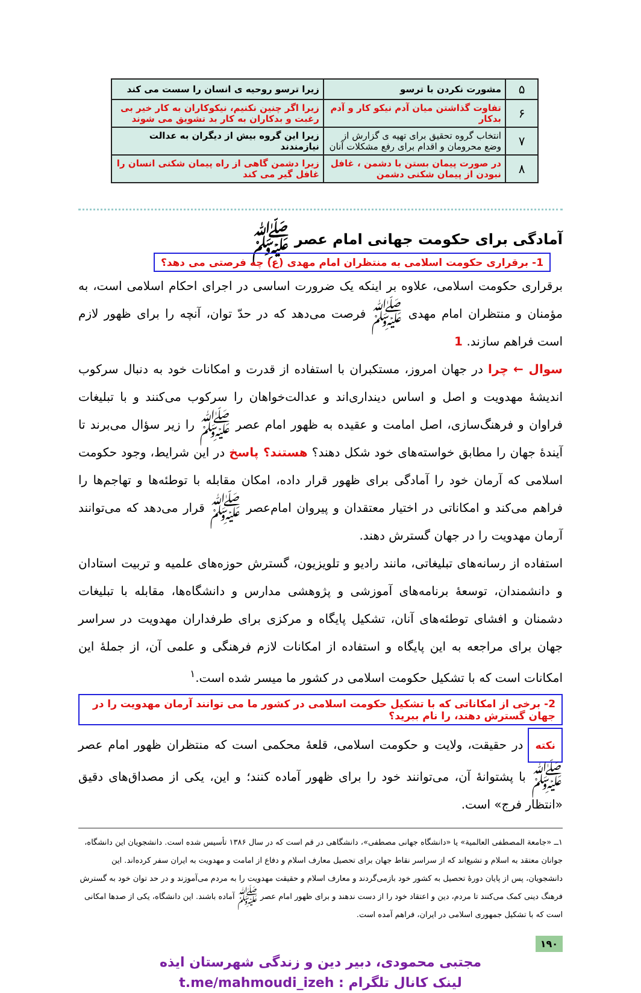| ۵ | مشورت نکردن با ترسو | زیرا ترسو روحیه ی انسان را سست می کند |
| ۶ | تفاوت گذاشتن میان آدم نیکو کار و آدم بدکار | زیرا اگر چنین نکنیم، نیکوکاران به کار خیر بی رغبت و بدکاران به کار بد تشویق می شوند |
| ۷ | انتخاب گروه تحقیق برای تهیه ی گزارش از وضع محرومان و اقدام برای رفع مشکلات آنان | زیرا این گروه بیش از دیگران به عدالت نیازمندند |
| ۸ | در صورت پیمان بستن با دشمن ، غافل نبودن از پیمان شکنی دشمن | زیرا دشمن گاهی از راه پیمان شکنی انسان را غافل گیر می کند |
آمادگی برای حکومت جهانی امام عصر ﷺ
1- برقراری حکومت اسلامی به منتظران امام مهدی (ع) چه فرصتی می دهد؟
برقراری حکومت اسلامی، علاوه بر اینکه یک ضرورت اساسی در اجرای احکام اسلامی است، به مؤمنان و منتظران امام مهدی ﷺ فرصت می‌دهد که در حدّ توان، آنچه را برای ظهور لازم است فراهم سازند. 1
سوال ← چرا در جهان امروز، مستکبران با استفاده از قدرت و امکانات خود به دنبال سرکوب اندیشهٔ مهدویت و اصل و اساس دینداری‌اند و عدالت‌خواهان را سرکوب می‌کنند و با تبلیغات فراوان و فرهنگ‌سازی، اصل امامت و عقیده به ظهور امام عصر ﷺ را زیر سؤال می‌برند تا آیندهٔ جهان را مطابق خواسته‌های خود شکل دهند؟ هستند؟ پاسخ در این شرایط، وجود حکومت اسلامی که آرمان خود را آمادگی برای ظهور قرار داده، امکان مقابله با توطئه‌ها و تهاجم‌ها را فراهم می‌کند و امکاناتی در اختیار معتقدان و پیروان امام‌عصر ﷺ قرار می‌دهد که می‌توانند آرمان مهدویت را در جهان گسترش دهند.
استفاده از رسانه‌های تبلیغاتی، مانند رادیو و تلویزیون، گسترش حوزه‌های علمیه و تربیت استادان و دانشمندان، توسعهٔ برنامه‌های آموزشی و پژوهشی مدارس و دانشگاه‌ها، مقابله با تبلیغات دشمنان و افشای توطئه‌های آنان، تشکیل پایگاه و مرکزی برای طرفداران مهدویت در سراسر جهان برای مراجعه به این پایگاه و استفاده از امکانات لازم فرهنگی و علمی آن، از جملهٔ این امکانات است که با تشکیل حکومت اسلامی در کشور ما میسر شده است.<sup>۱</sup>
2- برخی از امکاناتی که با تشکیل حکومت اسلامی در کشور ما می توانند آرمان مهدویت را در جهان گسترش دهند، را نام ببرید؟
نکته در حقیقت، ولایت و حکومت اسلامی، قلعهٔ محکمی است که منتظران ظهور امام عصر ﷺ با پشتوانهٔ آن، می‌توانند خود را برای ظهور آماده کنند؛ و این، یکی از مصداق‌های دقیق «انتظار فرج» است.
۱ــ «جامعة المصطفی العالمیة» یا «دانشگاه جهانی مصطفی»، دانشگاهی در قم است که در سال ۱۳۸۶ تأسیس شده است. دانشجویان این دانشگاه، جوانان معتقد به اسلام و تشیع‌اند که از سراسر نقاط جهان برای تحصیل معارف اسلام و دفاع از امامت و مهدویت به ایران سفر کرده‌اند. این دانشجویان، پس از پایان دورهٔ تحصیل به کشور خود بازمی‌گردند و معارف اسلام و حقیقت مهدویت را به مردم می‌آموزند و در حد توان خود به گسترش فرهنگ دینی کمک می‌کنند تا مردم، دین و اعتقاد خود را از دست ندهند و برای ظهور امام عصر ﷺ آماده باشند. این دانشگاه، یکی از صدها امکانی است که با تشکیل جمهوری اسلامی در ایران، فراهم آمده است.
۱۹۰
مجتبی محمودی، دبیر دین و زندگی شهرستان ایذه
لینک کانال تلگرام : t.me/mahmoudi_izeh